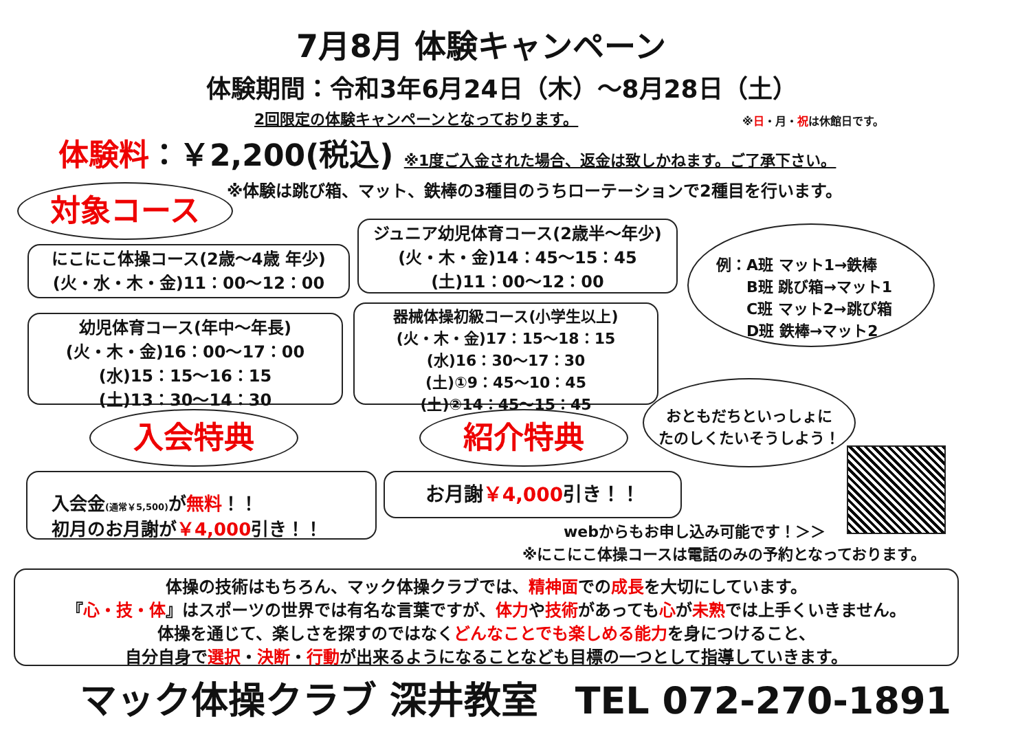7月8月 体験キャンペーン
体験期間：令和3年6月24日（木）～8月28日（土）
2回限定の体験キャンペーンとなっております。
※日・月・祝は休館日です。
体験料：￥2,200(税込) ※1度ご入金された場合、返金は致しかねます。ご了承下さい。
※体験は跳び箱、マット、鉄棒の3種目のうちローテーションで2種目を行います。
対象コース
にこにこ体操コース(2歳～4歳 年少)
(火・水・木・金)11：00～12：00
ジュニア幼児体育コース(2歳半～年少)
(火・木・金)14：45～15：45
(土)11：00～12：00
例：A班 マット1→鉄棒
　　B班 跳び箱→マット1
　　C班 マット2→跳び箱
　　D班 鉄棒→マット2
幼児体育コース(年中～年長)
(火・木・金)16：00～17：00
(水)15：15～16：15
(土)13：30～14：30
器械体操初級コース(小学生以上)
(火・木・金)17：15～18：15
(水)16：30～17：30
(土)①9：45～10：45
(土)②14：45～15：45
おともだちといっしょに
たのしくたいそうしよう！
入会特典 紹介特典
入会金(通常￥5,500) が無料！！
初月のお月謝が￥4,000引き！！
お月謝￥4,000引き！！
webからもお申し込み可能です！＞＞
※にこにこ体操コースは電話のみの予約となっております。
体操の技術はもちろん、マック体操クラブでは、精神面での成長を大切にしています。
『心・技・体』はスポーツの世界では有名な言葉ですが、体力や技術があっても心が未熟では上手くいきません。
体操を通じて、楽しさを探すのではなくどんなことでも楽しめる能力を身につけること、
自分自身で選択・決断・行動が出来るようになることなども目標の一つとして指導していきます。
マック体操クラブ 深井教室　TEL 072-270-1891